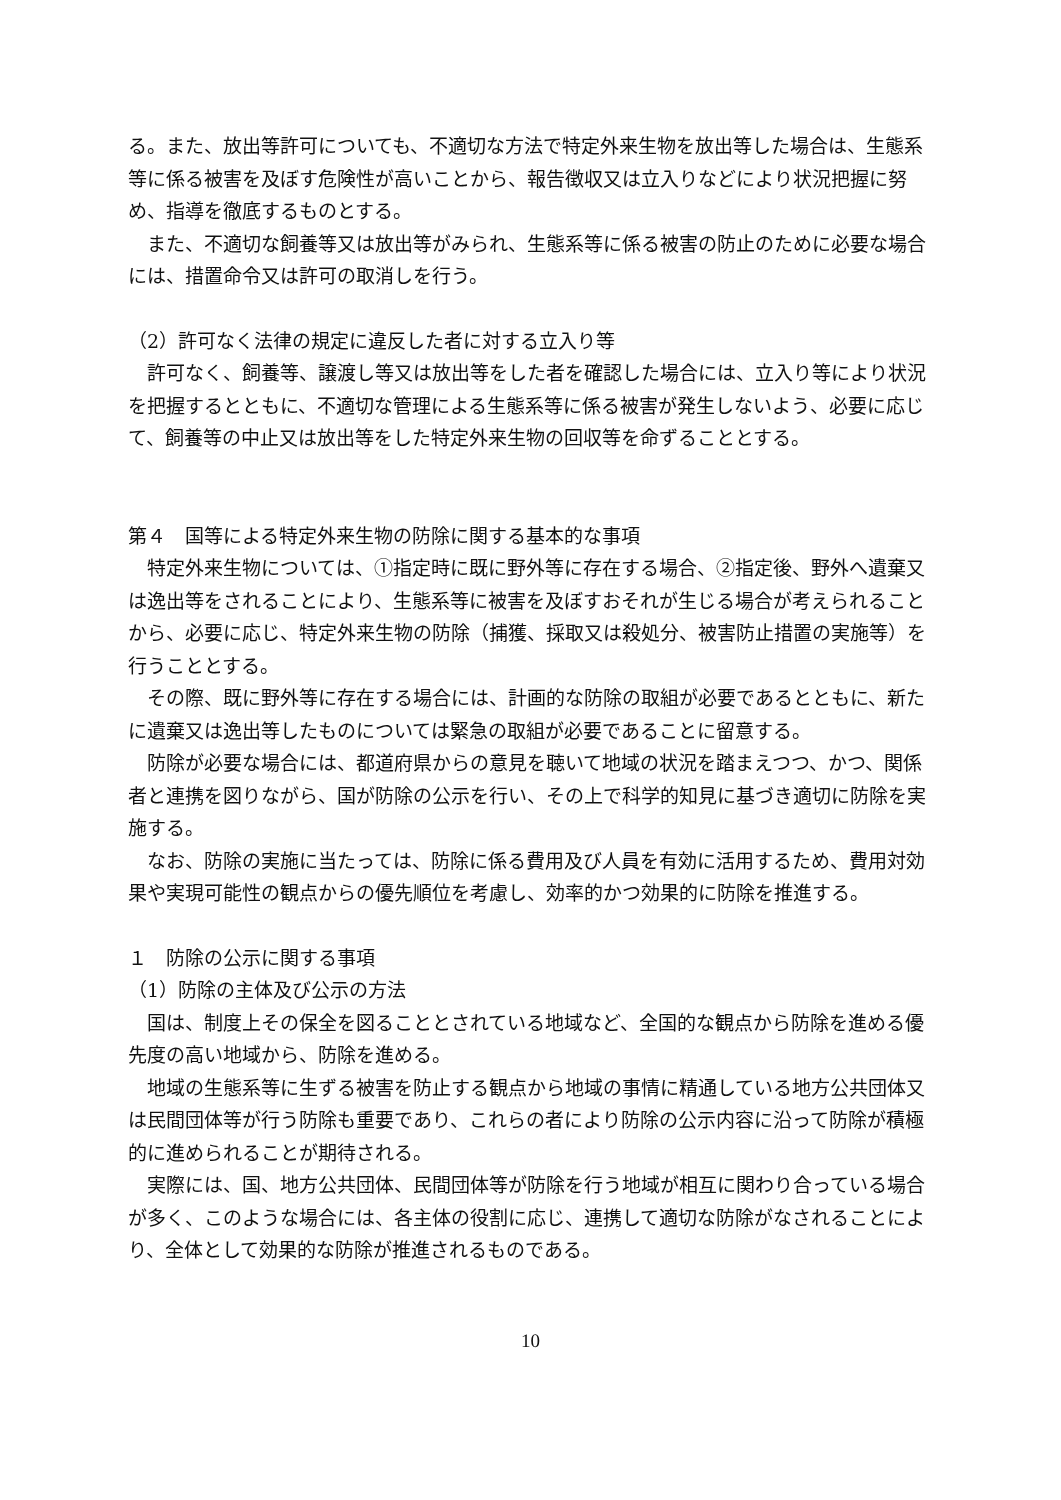る。また、放出等許可についても、不適切な方法で特定外来生物を放出等した場合は、生態系等に係る被害を及ぼす危険性が高いことから、報告徴収又は立入りなどにより状況把握に努め、指導を徹底するものとする。
また、不適切な飼養等又は放出等がみられ、生態系等に係る被害の防止のために必要な場合には、措置命令又は許可の取消しを行う。
（2）許可なく法律の規定に違反した者に対する立入り等
許可なく、飼養等、譲渡し等又は放出等をした者を確認した場合には、立入り等により状況を把握するとともに、不適切な管理による生態系等に係る被害が発生しないよう、必要に応じて、飼養等の中止又は放出等をした特定外来生物の回収等を命ずることとする。
第４　国等による特定外来生物の防除に関する基本的な事項
特定外来生物については、①指定時に既に野外等に存在する場合、②指定後、野外へ遺棄又は逸出等をされることにより、生態系等に被害を及ぼすおそれが生じる場合が考えられることから、必要に応じ、特定外来生物の防除（捕獲、採取又は殺処分、被害防止措置の実施等）を行うこととする。
その際、既に野外等に存在する場合には、計画的な防除の取組が必要であるとともに、新たに遺棄又は逸出等したものについては緊急の取組が必要であることに留意する。
防除が必要な場合には、都道府県からの意見を聴いて地域の状況を踏まえつつ、かつ、関係者と連携を図りながら、国が防除の公示を行い、その上で科学的知見に基づき適切に防除を実施する。
なお、防除の実施に当たっては、防除に係る費用及び人員を有効に活用するため、費用対効果や実現可能性の観点からの優先順位を考慮し、効率的かつ効果的に防除を推進する。
１　防除の公示に関する事項
（1）防除の主体及び公示の方法
国は、制度上その保全を図ることとされている地域など、全国的な観点から防除を進める優先度の高い地域から、防除を進める。
地域の生態系等に生ずる被害を防止する観点から地域の事情に精通している地方公共団体又は民間団体等が行う防除も重要であり、これらの者により防除の公示内容に沿って防除が積極的に進められることが期待される。
実際には、国、地方公共団体、民間団体等が防除を行う地域が相互に関わり合っている場合が多く、このような場合には、各主体の役割に応じ、連携して適切な防除がなされることにより、全体として効果的な防除が推進されるものである。
10